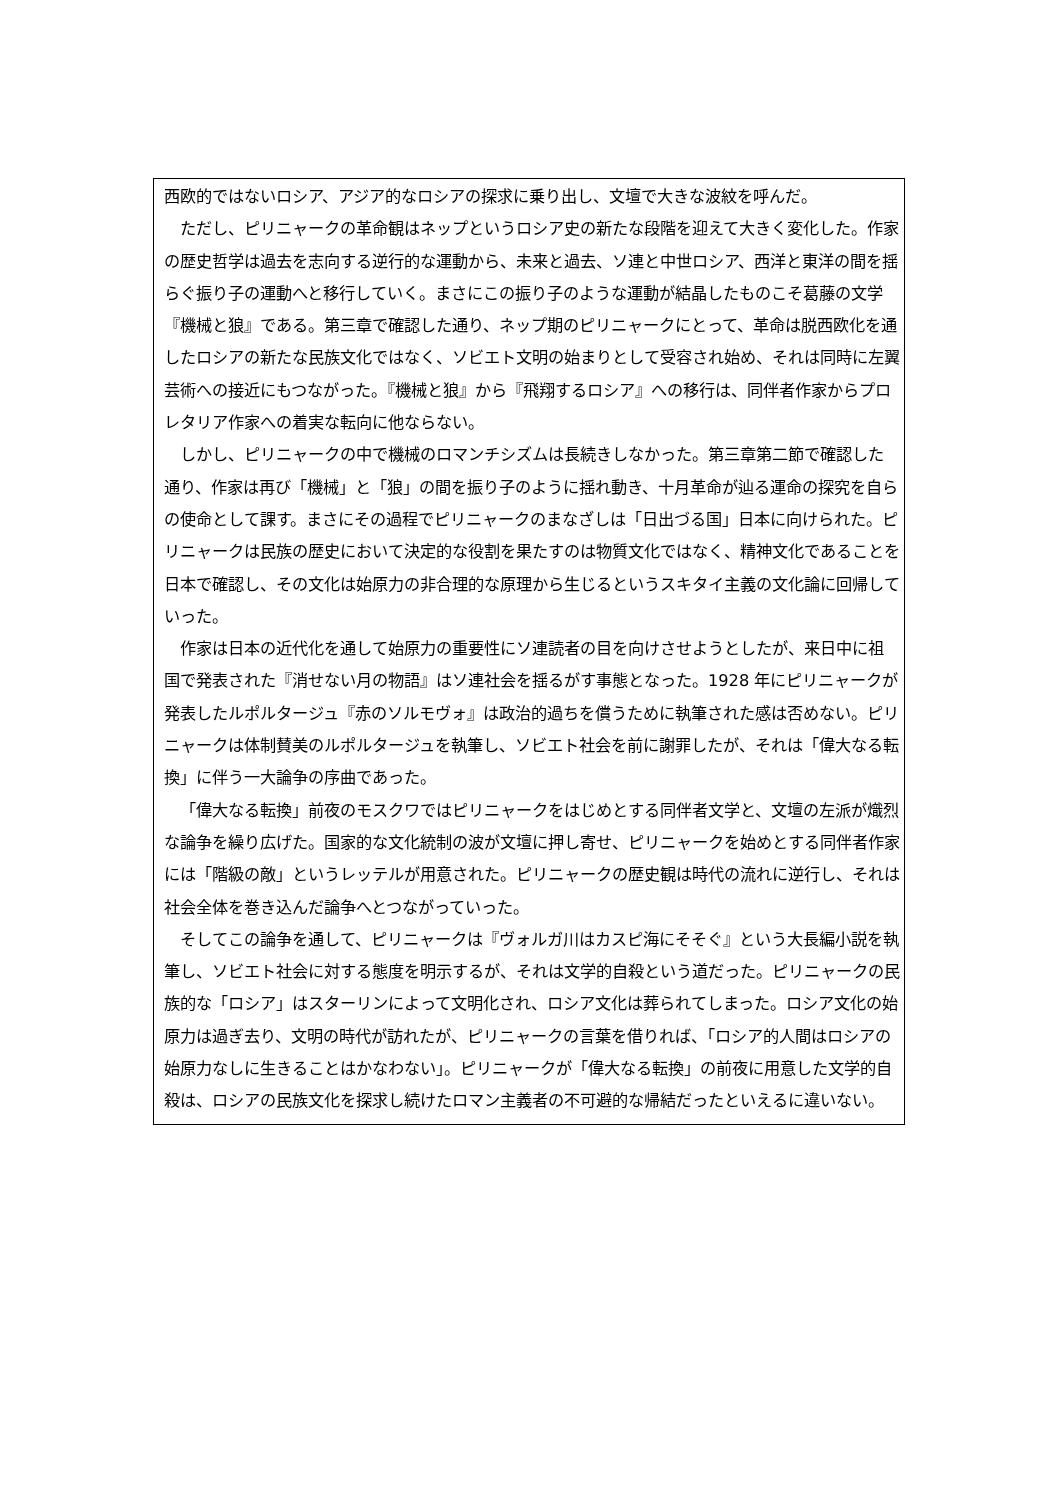西欧的ではないロシア、アジア的なロシアの探求に乗り出し、文壇で大きな波紋を呼んだ。
ただし、ピリニャークの革命観はネップというロシア史の新たな段階を迎えて大きく変化した。作家の歴史哲学は過去を志向する逆行的な運動から、未来と過去、ソ連と中世ロシア、西洋と東洋の間を揺らぐ振り子の運動へと移行していく。まさにこの振り子のような運動が結晶したものこそ葛藤の文学『機械と狼』である。第三章で確認した通り、ネップ期のピリニャークにとって、革命は脱西欧化を通したロシアの新たな民族文化ではなく、ソビエト文明の始まりとして受容され始め、それは同時に左翼芸術への接近にもつながった。『機械と狼』から『飛翔するロシア』への移行は、同伴者作家からプロレタリア作家への着実な転向に他ならない。
しかし、ピリニャークの中で機械のロマンチシズムは長続きしなかった。第三章第二節で確認した通り、作家は再び「機械」と「狼」の間を振り子のように揺れ動き、十月革命が辿る運命の探究を自らの使命として課す。まさにその過程でピリニャークのまなざしは「日出づる国」日本に向けられた。ピリニャークは民族の歴史において決定的な役割を果たすのは物質文化ではなく、精神文化であることを日本で確認し、その文化は始原力の非合理的な原理から生じるというスキタイ主義の文化論に回帰していった。
作家は日本の近代化を通して始原力の重要性にソ連読者の目を向けさせようとしたが、来日中に祖国で発表された『消せない月の物語』はソ連社会を揺るがす事態となった。1928 年にピリニャークが発表したルポルタージュ『赤のソルモヴォ』は政治的過ちを償うために執筆された感は否めない。ピリニャークは体制賛美のルポルタージュを執筆し、ソビエト社会を前に謝罪したが、それは「偉大なる転換」に伴う一大論争の序曲であった。
「偉大なる転換」前夜のモスクワではピリニャークをはじめとする同伴者文学と、文壇の左派が熾烈な論争を繰り広げた。国家的な文化統制の波が文壇に押し寄せ、ピリニャークを始めとする同伴者作家には「階級の敵」というレッテルが用意された。ピリニャークの歴史観は時代の流れに逆行し、それは社会全体を巻き込んだ論争へとつながっていった。
そしてこの論争を通して、ピリニャークは『ヴォルガ川はカスピ海にそそぐ』という大長編小説を執筆し、ソビエト社会に対する態度を明示するが、それは文学的自殺という道だった。ピリニャークの民族的な「ロシア」はスターリンによって文明化され、ロシア文化は葬られてしまった。ロシア文化の始原力は過ぎ去り、文明の時代が訪れたが、ピリニャークの言葉を借りれば、「ロシア的人間はロシアの始原力なしに生きることはかなわない」。ピリニャークが「偉大なる転換」の前夜に用意した文学的自殺は、ロシアの民族文化を探求し続けたロマン主義者の不可避的な帰結だったといえるに違いない。